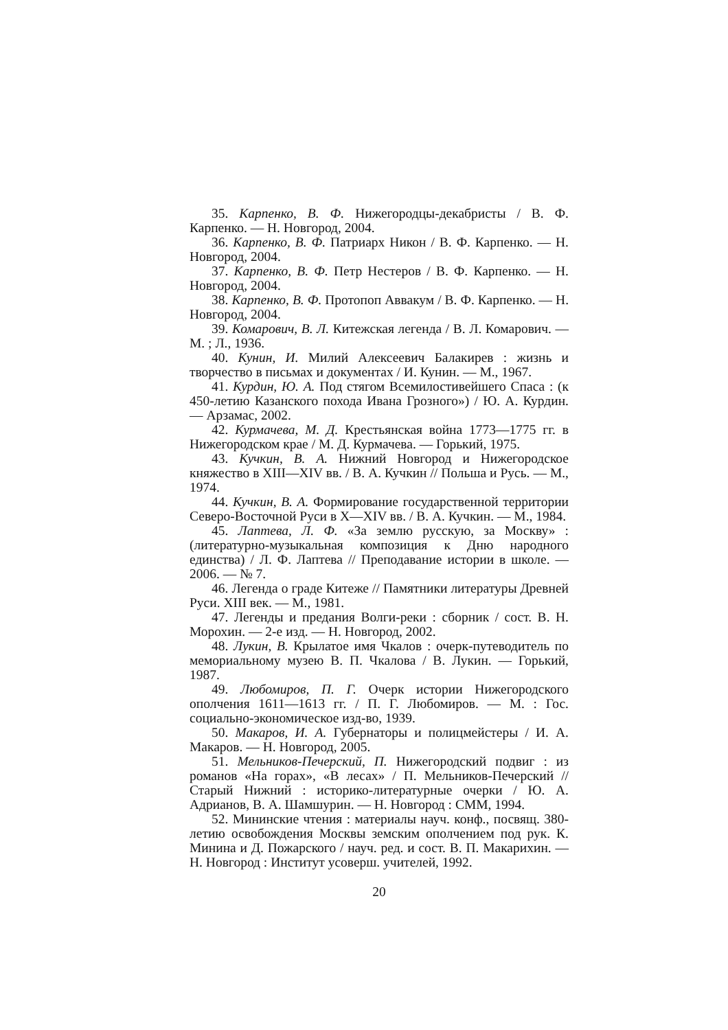35. Карпенко, В. Ф. Нижегородцы-декабристы / В. Ф. Карпенко. — Н. Новгород, 2004.
36. Карпенко, В. Ф. Патриарх Никон / В. Ф. Карпенко. — Н. Новгород, 2004.
37. Карпенко, В. Ф. Петр Нестеров / В. Ф. Карпенко. — Н. Новгород, 2004.
38. Карпенко, В. Ф. Протопоп Аввакум / В. Ф. Карпенко. — Н. Новгород, 2004.
39. Комарович, В. Л. Китежская легенда / В. Л. Комарович. — М. ; Л., 1936.
40. Кунин, И. Милий Алексеевич Балакирев : жизнь и творчество в письмах и документах / И. Кунин. — М., 1967.
41. Курдин, Ю. А. Под стягом Всемилостивейшего Спаса : (к 450-летию Казанского похода Ивана Грозного») / Ю. А. Курдин. — Арзамас, 2002.
42. Курмачева, М. Д. Крестьянская война 1773—1775 гг. в Нижегородском крае / М. Д. Курмачева. — Горький, 1975.
43. Кучкин, В. А. Нижний Новгород и Нижегородское княжество в XIII—XIV вв. / В. А. Кучкин // Польша и Русь. — М., 1974.
44. Кучкин, В. А. Формирование государственной территории Северо-Восточной Руси в X—XIV вв. / В. А. Кучкин. — М., 1984.
45. Лаптева, Л. Ф. «За землю русскую, за Москву» : (литературно-музыкальная композиция к Дню народного единства) / Л. Ф. Лаптева // Преподавание истории в школе. — 2006. — № 7.
46. Легенда о граде Китеже // Памятники литературы Древней Руси. XIII век. — М., 1981.
47. Легенды и предания Волги-реки : сборник / сост. В. Н. Морохин. — 2-е изд. — Н. Новгород, 2002.
48. Лукин, В. Крылатое имя Чкалов : очерк-путеводитель по мемориальному музею В. П. Чкалова / В. Лукин. — Горький, 1987.
49. Любомиров, П. Г. Очерк истории Нижегородского ополчения 1611—1613 гг. / П. Г. Любомиров. — М. : Гос. социально-экономическое изд-во, 1939.
50. Макаров, И. А. Губернаторы и полицмейстеры / И. А. Макаров. — Н. Новгород, 2005.
51. Мельников-Печерский, П. Нижегородский подвиг : из романов «На горах», «В лесах» / П. Мельников-Печерский // Старый Нижний : историко-литературные очерки / Ю. А. Адрианов, В. А. Шамшурин. — Н. Новгород : СММ, 1994.
52. Мининские чтения : материалы науч. конф., посвящ. 380-летию освобождения Москвы земским ополчением под рук. К. Минина и Д. Пожарского / науч. ред. и сост. В. П. Макарихин. — Н. Новгород : Институт усоверш. учителей, 1992.
20